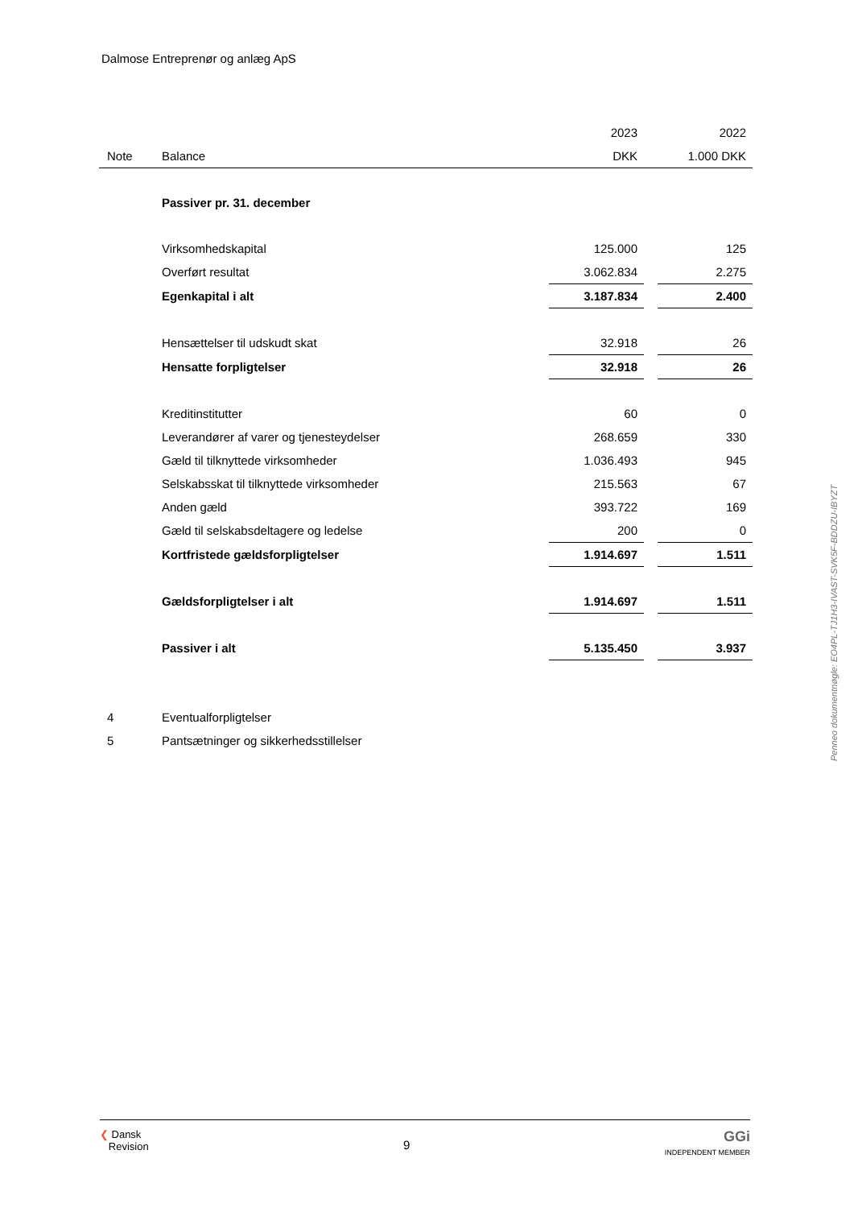Dalmose Entreprenør og anlæg ApS
| | | 2023 | | 2022 |
| --- | --- | --- | --- | --- |
| Note | Balance | DKK | | 1.000 DKK |
| | Passiver pr. 31. december | | | |
| | Virksomhedskapital | 125.000 | | 125 |
| | Overført resultat | 3.062.834 | | 2.275 |
| | Egenkapital i alt | 3.187.834 | | 2.400 |
| | Hensættelser til udskudt skat | 32.918 | | 26 |
| | Hensatte forpligtelser | 32.918 | | 26 |
| | Kreditinstitutter | 60 | | 0 |
| | Leverandører af varer og tjenesteydelser | 268.659 | | 330 |
| | Gæld til tilknyttede virksomheder | 1.036.493 | | 945 |
| | Selskabsskat til tilknyttede virksomheder | 215.563 | | 67 |
| | Anden gæld | 393.722 | | 169 |
| | Gæld til selskabsdeltagere og ledelse | 200 | | 0 |
| | Kortfristede gældsforpligtelser | 1.914.697 | | 1.511 |
| | Gældsforpligtelser i alt | 1.914.697 | | 1.511 |
| | Passiver i alt | 5.135.450 | | 3.937 |
| 4 | Eventualforpligtelser | | | |
| 5 | Pantsætninger og sikkerhedsstillelser | | | |
Penneo dokumentnøgle: EO4PL-TJ1H3-IVAST-SVK5F-BDDZU-IBYZT
❮ Dansk
Revision
9
GGi
INDEPENDENT MEMBER